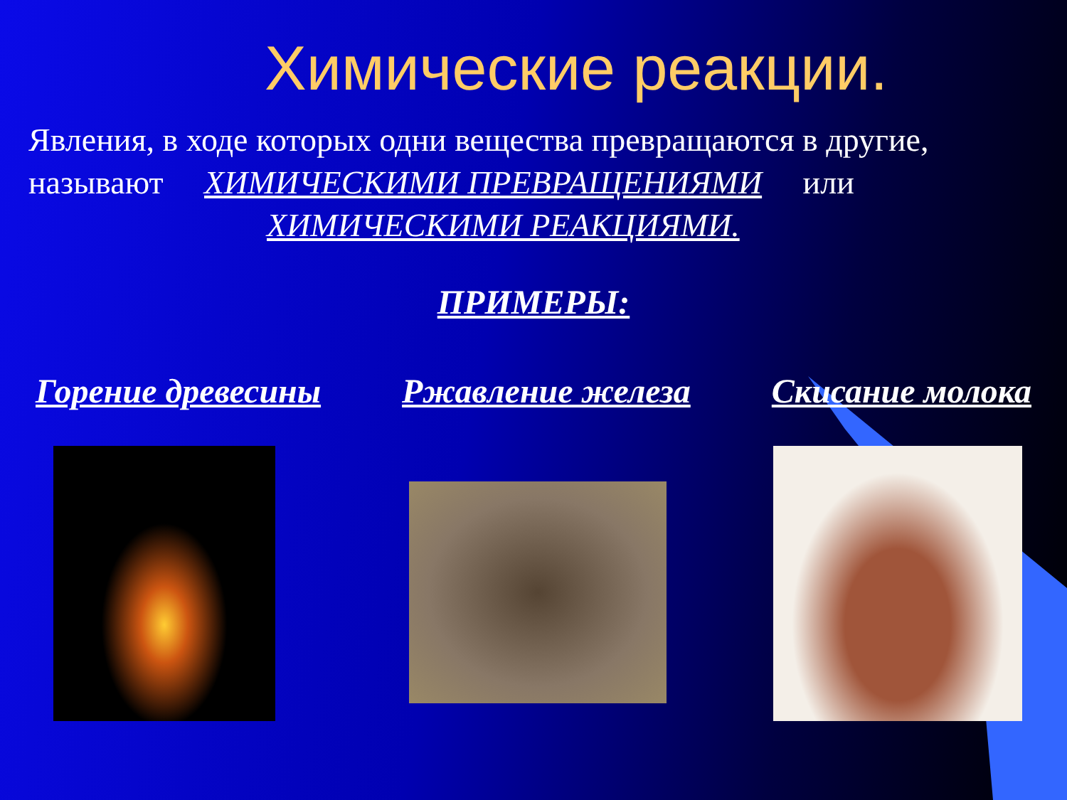Химические реакции.
Явления, в ходе которых одни вещества превращаются в другие, называют ХИМИЧЕСКИМИ ПРЕВРАЩЕНИЯМИ или
ХИМИЧЕСКИМИ РЕАКЦИЯМИ.
ПРИМЕРЫ:
Горение древесины Ржавление железа Скисание молока